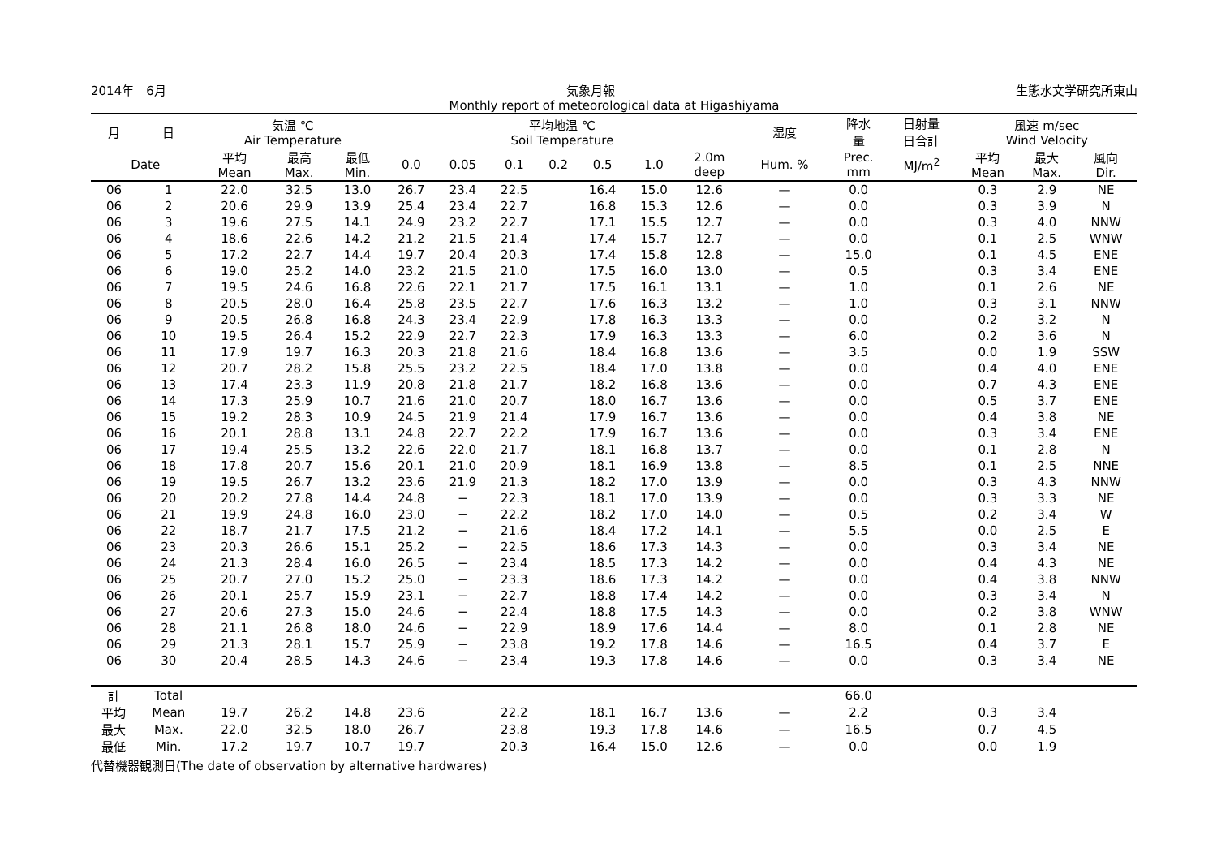2014年　6月 気象月報 生態水文学研究所東山
Monthly report of meteorological data at Higashiyama
| 月 | 日 | 気温 ℃ Air Temperature | | | 平均地温 ℃ Soil Temperature | | | | | | | 湿度 | 降水 量 | 日射量 日合計 | 風速 m/sec Wind Velocity | | |
| --- | --- | --- | --- | --- | --- | --- | --- | --- | --- | --- | --- | --- | --- | --- | --- | --- | --- |
| Date | | 平均 Mean | 最高 Max. | 最低 Min. | 0.0 | 0.05 | 0.1 | 0.2 | 0.5 | 1.0 | 2.0m deep | Hum. % | Prec. mm | MJ/m<sup>2</sup> | 平均 Mean | 最大 Max. | 風向 Dir. |
| 06 | 1 | 22.0 | 32.5 | 13.0 | 26.7 | 23.4 | 22.5 | | 16.4 | 15.0 | 12.6 | — | 0.0 | | 0.3 | 2.9 | NE |
| 06 | 2 | 20.6 | 29.9 | 13.9 | 25.4 | 23.4 | 22.7 | | 16.8 | 15.3 | 12.6 | — | 0.0 | | 0.3 | 3.9 | N |
| 06 | 3 | 19.6 | 27.5 | 14.1 | 24.9 | 23.2 | 22.7 | | 17.1 | 15.5 | 12.7 | — | 0.0 | | 0.3 | 4.0 | NNW |
| 06 | 4 | 18.6 | 22.6 | 14.2 | 21.2 | 21.5 | 21.4 | | 17.4 | 15.7 | 12.7 | — | 0.0 | | 0.1 | 2.5 | WNW |
| 06 | 5 | 17.2 | 22.7 | 14.4 | 19.7 | 20.4 | 20.3 | | 17.4 | 15.8 | 12.8 | — | 15.0 | | 0.1 | 4.5 | ENE |
| 06 | 6 | 19.0 | 25.2 | 14.0 | 23.2 | 21.5 | 21.0 | | 17.5 | 16.0 | 13.0 | — | 0.5 | | 0.3 | 3.4 | ENE |
| 06 | 7 | 19.5 | 24.6 | 16.8 | 22.6 | 22.1 | 21.7 | | 17.5 | 16.1 | 13.1 | — | 1.0 | | 0.1 | 2.6 | NE |
| 06 | 8 | 20.5 | 28.0 | 16.4 | 25.8 | 23.5 | 22.7 | | 17.6 | 16.3 | 13.2 | — | 1.0 | | 0.3 | 3.1 | NNW |
| 06 | 9 | 20.5 | 26.8 | 16.8 | 24.3 | 23.4 | 22.9 | | 17.8 | 16.3 | 13.3 | — | 0.0 | | 0.2 | 3.2 | N |
| 06 | 10 | 19.5 | 26.4 | 15.2 | 22.9 | 22.7 | 22.3 | | 17.9 | 16.3 | 13.3 | — | 6.0 | | 0.2 | 3.6 | N |
| 06 | 11 | 17.9 | 19.7 | 16.3 | 20.3 | 21.8 | 21.6 | | 18.4 | 16.8 | 13.6 | — | 3.5 | | 0.0 | 1.9 | SSW |
| 06 | 12 | 20.7 | 28.2 | 15.8 | 25.5 | 23.2 | 22.5 | | 18.4 | 17.0 | 13.8 | — | 0.0 | | 0.4 | 4.0 | ENE |
| 06 | 13 | 17.4 | 23.3 | 11.9 | 20.8 | 21.8 | 21.7 | | 18.2 | 16.8 | 13.6 | — | 0.0 | | 0.7 | 4.3 | ENE |
| 06 | 14 | 17.3 | 25.9 | 10.7 | 21.6 | 21.0 | 20.7 | | 18.0 | 16.7 | 13.6 | — | 0.0 | | 0.5 | 3.7 | ENE |
| 06 | 15 | 19.2 | 28.3 | 10.9 | 24.5 | 21.9 | 21.4 | | 17.9 | 16.7 | 13.6 | — | 0.0 | | 0.4 | 3.8 | NE |
| 06 | 16 | 20.1 | 28.8 | 13.1 | 24.8 | 22.7 | 22.2 | | 17.9 | 16.7 | 13.6 | — | 0.0 | | 0.3 | 3.4 | ENE |
| 06 | 17 | 19.4 | 25.5 | 13.2 | 22.6 | 22.0 | 21.7 | | 18.1 | 16.8 | 13.7 | — | 0.0 | | 0.1 | 2.8 | N |
| 06 | 18 | 17.8 | 20.7 | 15.6 | 20.1 | 21.0 | 20.9 | | 18.1 | 16.9 | 13.8 | — | 8.5 | | 0.1 | 2.5 | NNE |
| 06 | 19 | 19.5 | 26.7 | 13.2 | 23.6 | 21.9 | 21.3 | | 18.2 | 17.0 | 13.9 | — | 0.0 | | 0.3 | 4.3 | NNW |
| 06 | 20 | 20.2 | 27.8 | 14.4 | 24.8 | − | 22.3 | | 18.1 | 17.0 | 13.9 | — | 0.0 | | 0.3 | 3.3 | NE |
| 06 | 21 | 19.9 | 24.8 | 16.0 | 23.0 | − | 22.2 | | 18.2 | 17.0 | 14.0 | — | 0.5 | | 0.2 | 3.4 | W |
| 06 | 22 | 18.7 | 21.7 | 17.5 | 21.2 | − | 21.6 | | 18.4 | 17.2 | 14.1 | — | 5.5 | | 0.0 | 2.5 | E |
| 06 | 23 | 20.3 | 26.6 | 15.1 | 25.2 | − | 22.5 | | 18.6 | 17.3 | 14.3 | — | 0.0 | | 0.3 | 3.4 | NE |
| 06 | 24 | 21.3 | 28.4 | 16.0 | 26.5 | − | 23.4 | | 18.5 | 17.3 | 14.2 | — | 0.0 | | 0.4 | 4.3 | NE |
| 06 | 25 | 20.7 | 27.0 | 15.2 | 25.0 | − | 23.3 | | 18.6 | 17.3 | 14.2 | — | 0.0 | | 0.4 | 3.8 | NNW |
| 06 | 26 | 20.1 | 25.7 | 15.9 | 23.1 | − | 22.7 | | 18.8 | 17.4 | 14.2 | — | 0.0 | | 0.3 | 3.4 | N |
| 06 | 27 | 20.6 | 27.3 | 15.0 | 24.6 | − | 22.4 | | 18.8 | 17.5 | 14.3 | — | 0.0 | | 0.2 | 3.8 | WNW |
| 06 | 28 | 21.1 | 26.8 | 18.0 | 24.6 | − | 22.9 | | 18.9 | 17.6 | 14.4 | — | 8.0 | | 0.1 | 2.8 | NE |
| 06 | 29 | 21.3 | 28.1 | 15.7 | 25.9 | − | 23.8 | | 19.2 | 17.8 | 14.6 | — | 16.5 | | 0.4 | 3.7 | E |
| 06 | 30 | 20.4 | 28.5 | 14.3 | 24.6 | − | 23.4 | | 19.3 | 17.8 | 14.6 | — | 0.0 | | 0.3 | 3.4 | NE |
| 計 | Total | | | | | | | | | | | | 66.0 | | | | |
| 平均 | Mean | 19.7 | 26.2 | 14.8 | 23.6 | | 22.2 | | 18.1 | 16.7 | 13.6 | — | 2.2 | | 0.3 | 3.4 | |
| 最大 | Max. | 22.0 | 32.5 | 18.0 | 26.7 | | 23.8 | | 19.3 | 17.8 | 14.6 | — | 16.5 | | 0.7 | 4.5 | |
| 最低 | Min. | 17.2 | 19.7 | 10.7 | 19.7 | | 20.3 | | 16.4 | 15.0 | 12.6 | — | 0.0 | | 0.0 | 1.9 | |
代替機器観測日(The date of observation by alternative hardwares)